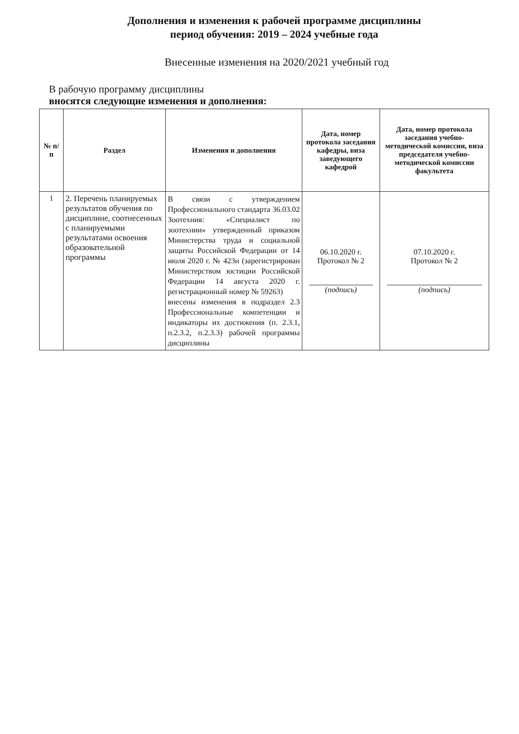Дополнения и изменения к рабочей программе дисциплины
период обучения: 2019 – 2024 учебные года
Внесенные изменения на 2020/2021 учебный год
В рабочую программу дисциплины
вносятся следующие изменения и дополнения:
| № п/п | Раздел | Изменения и дополнения | Дата, номер протокола заседания кафедры, виза заведующего кафедрой | Дата, номер протокола заседания учебно-методической комиссии, виза председателя учебно-методической комиссии факультета |
| --- | --- | --- | --- | --- |
| 1 | 2. Перечень планируемых результатов обучения по дисциплине, соотнесенных с планируемыми результатами освоения образовательной программы | В связи с утверждением Профессионального стандарта 36.03.02 Зоотехния: «Специалист по зоотехнии» утвержденный приказом Министерства труда и социальной защиты Российской Федерации от 14 июля 2020 г. № 423н (зарегистрирован Министерством юстиции Российской Федерации 14 августа 2020 г. регистрационный номер № 59263) внесены изменения в подраздел 2.3 Профессиональные компетенции и индикаторы их достижения (п. 2.3.1, п.2.3.2, п.2.3.3) рабочей программы дисциплины | 06.10.2020 г. Протокол № 2 (подпись) | 07.10.2020 г. Протокол № 2 (подпись) |